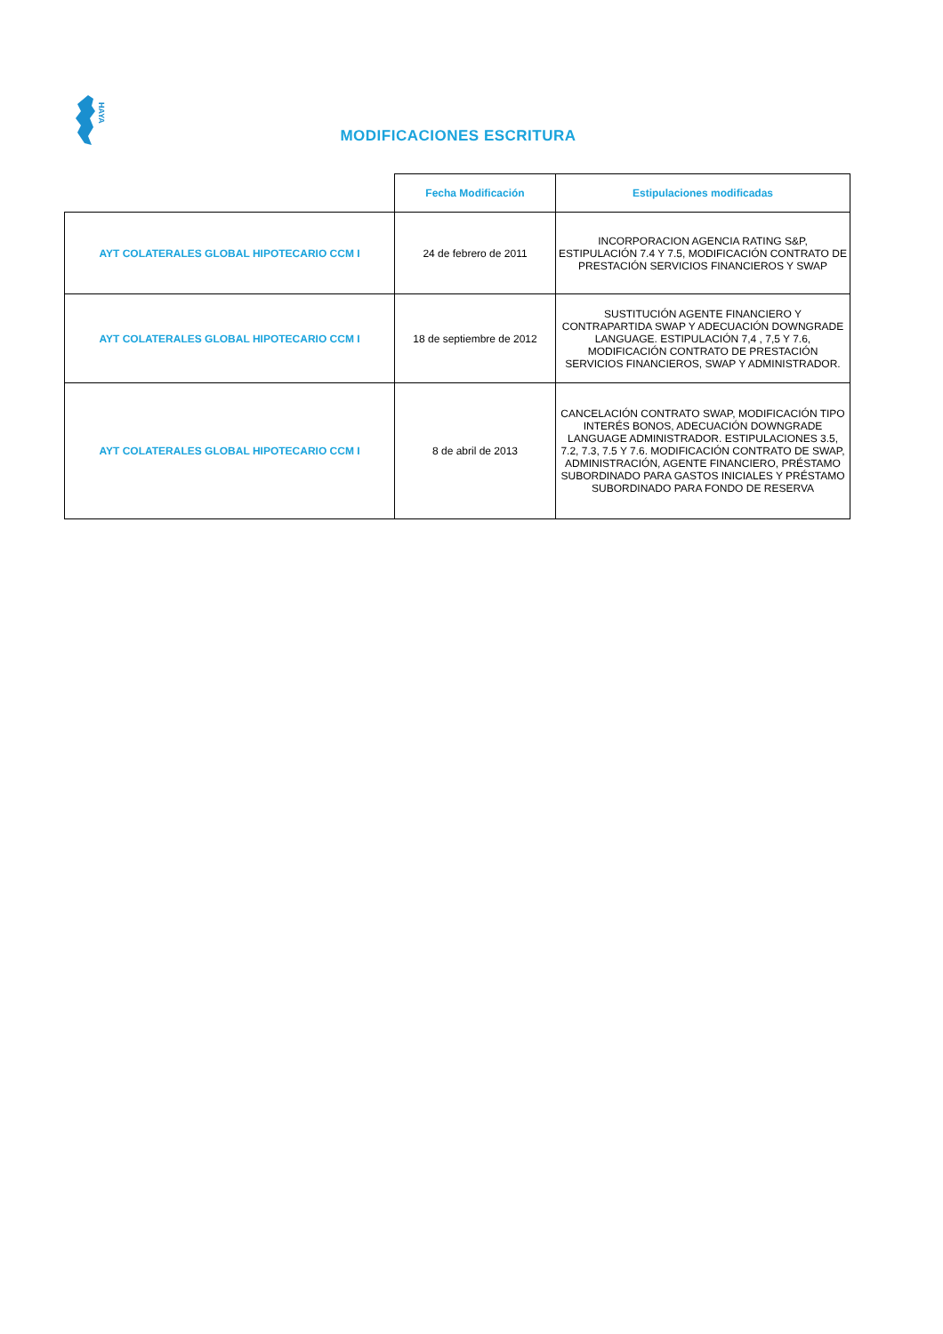HAYA
MODIFICACIONES ESCRITURA
| | Fecha Modificación | Estipulaciones modificadas |
| --- | --- | --- |
| AYT COLATERALES GLOBAL HIPOTECARIO CCM I | 24 de febrero de 2011 | INCORPORACION AGENCIA RATING S&P, ESTIPULACIÓN 7.4 Y 7.5, MODIFICACIÓN CONTRATO DE PRESTACIÓN SERVICIOS FINANCIEROS Y SWAP |
| AYT COLATERALES GLOBAL HIPOTECARIO CCM I | 18 de septiembre de 2012 | SUSTITUCIÓN AGENTE FINANCIERO Y CONTRAPARTIDA SWAP Y ADECUACIÓN DOWNGRADE LANGUAGE. ESTIPULACIÓN 7,4 , 7,5 Y 7.6, MODIFICACIÓN CONTRATO DE PRESTACIÓN SERVICIOS FINANCIEROS, SWAP Y ADMINISTRADOR. |
| AYT COLATERALES GLOBAL HIPOTECARIO CCM I | 8 de abril de 2013 | CANCELACIÓN CONTRATO SWAP, MODIFICACIÓN TIPO INTERÉS BONOS, ADECUACIÓN DOWNGRADE LANGUAGE ADMINISTRADOR. ESTIPULACIONES 3.5, 7.2, 7.3, 7.5 Y 7.6. MODIFICACIÓN CONTRATO DE SWAP, ADMINISTRACIÓN, AGENTE FINANCIERO, PRÉSTAMO SUBORDINADO PARA GASTOS INICIALES Y PRÉSTAMO SUBORDINADO PARA FONDO DE RESERVA |